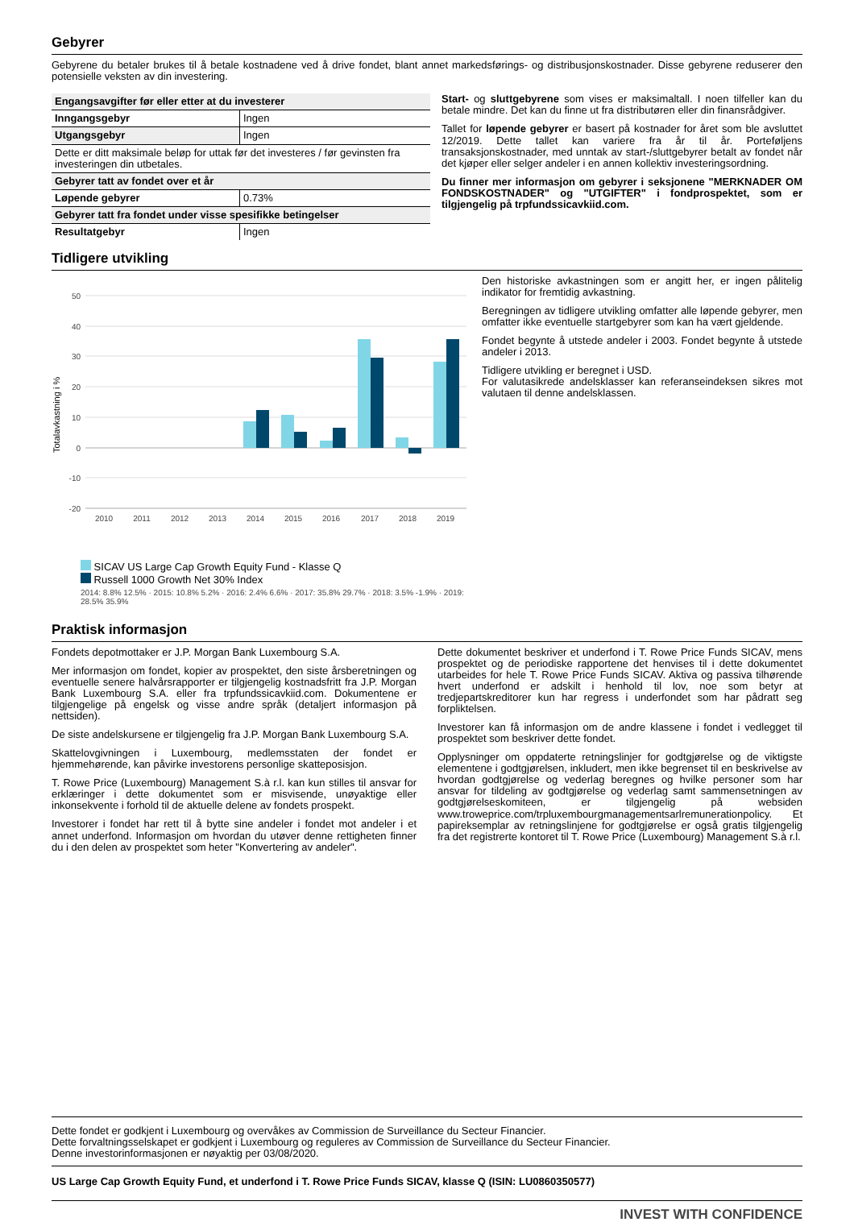Gebyrer
Gebyrene du betaler brukes til å betale kostnadene ved å drive fondet, blant annet markedsførings- og distribusjonskostnader. Disse gebyrene reduserer den potensielle veksten av din investering.
| Engangsavgifter før eller etter at du investerer | |
| --- | --- |
| Inngangsgebyr | Ingen |
| Utgangsgebyr | Ingen |
| Dette er ditt maksimale beløp for uttak før det investeres / før gevinsten fra investeringen din utbetales. | |
| Gebyrer tatt av fondet over et år | |
| Løpende gebyrer | 0.73% |
| Gebyrer tatt fra fondet under visse spesifikke betingelser | |
| Resultatgebyr | Ingen |
Start- og sluttgebyrene som vises er maksimaltall. I noen tilfeller kan du betale mindre. Det kan du finne ut fra distributøren eller din finansrådgiver.
Tallet for løpende gebyrer er basert på kostnader for året som ble avsluttet 12/2019. Dette tallet kan variere fra år til år. Porteføljens transaksjonskostnader, med unntak av start-/sluttgebyrer betalt av fondet når det kjøper eller selger andeler i en annen kollektiv investeringsordning.
Du finner mer informasjon om gebyrer i seksjonene "MERKNADER OM FONDSKOSTNADER" og "UTGIFTER" i fondprospektet, som er tilgjengelig på trpfundssicavkiid.com.
Tidligere utvikling
Totalavkastning i %
50
40
30
20
10
0
-10
-20
2010
2011
2012
2013
2014
2015
2016
2017
2018
2019
SICAV US Large Cap Growth Equity Fund - Klasse Q
Russell 1000 Growth Net 30% Index
2014: 8.8% 12.5% · 2015: 10.8% 5.2% · 2016: 2.4% 6.6% · 2017: 35.8% 29.7% · 2018: 3.5% -1.9% · 2019: 28.5% 35.9%
Den historiske avkastningen som er angitt her, er ingen pålitelig indikator for fremtidig avkastning.
Beregningen av tidligere utvikling omfatter alle løpende gebyrer, men omfatter ikke eventuelle startgebyrer som kan ha vært gjeldende.
Fondet begynte å utstede andeler i 2003. Fondet begynte å utstede andeler i 2013.
Tidligere utvikling er beregnet i USD.
For valutasikrede andelsklasser kan referanseindeksen sikres mot valutaen til denne andelsklassen.
Praktisk informasjon
Fondets depotmottaker er J.P. Morgan Bank Luxembourg S.A.
Mer informasjon om fondet, kopier av prospektet, den siste årsberetningen og eventuelle senere halvårsrapporter er tilgjengelig kostnadsfritt fra J.P. Morgan Bank Luxembourg S.A. eller fra trpfundssicavkiid.com. Dokumentene er tilgjengelige på engelsk og visse andre språk (detaljert informasjon på nettsiden).
De siste andelskursene er tilgjengelig fra J.P. Morgan Bank Luxembourg S.A.
Skattelovgivningen i Luxembourg, medlemsstaten der fondet er hjemmehørende, kan påvirke investorens personlige skatteposisjon.
T. Rowe Price (Luxembourg) Management S.à r.l. kan kun stilles til ansvar for erklæringer i dette dokumentet som er misvisende, unøyaktige eller inkonsekvente i forhold til de aktuelle delene av fondets prospekt.
Investorer i fondet har rett til å bytte sine andeler i fondet mot andeler i et annet underfond. Informasjon om hvordan du utøver denne rettigheten finner du i den delen av prospektet som heter "Konvertering av andeler".
Dette dokumentet beskriver et underfond i T. Rowe Price Funds SICAV, mens prospektet og de periodiske rapportene det henvises til i dette dokumentet utarbeides for hele T. Rowe Price Funds SICAV. Aktiva og passiva tilhørende hvert underfond er adskilt i henhold til lov, noe som betyr at tredjepartskreditorer kun har regress i underfondet som har pådratt seg forpliktelsen.
Investorer kan få informasjon om de andre klassene i fondet i vedlegget til prospektet som beskriver dette fondet.
Opplysninger om oppdaterte retningslinjer for godtgjørelse og de viktigste elementene i godtgjørelsen, inkludert, men ikke begrenset til en beskrivelse av hvordan godtgjørelse og vederlag beregnes og hvilke personer som har ansvar for tildeling av godtgjørelse og vederlag samt sammensetningen av godtgjørelseskomiteen, er tilgjengelig på websiden www.troweprice.com/trpluxembourgmanagementsarlremunerationpolicy. Et papireksemplar av retningslinjene for godtgjørelse er også gratis tilgjengelig fra det registrerte kontoret til T. Rowe Price (Luxembourg) Management S.à r.l.
Dette fondet er godkjent i Luxembourg og overvåkes av Commission de Surveillance du Secteur Financier.
Dette forvaltningsselskapet er godkjent i Luxembourg og reguleres av Commission de Surveillance du Secteur Financier.
Denne investorinformasjonen er nøyaktig per 03/08/2020.
US Large Cap Growth Equity Fund, et underfond i T. Rowe Price Funds SICAV, klasse Q (ISIN: LU0860350577)
INVEST WITH CONFIDENCE